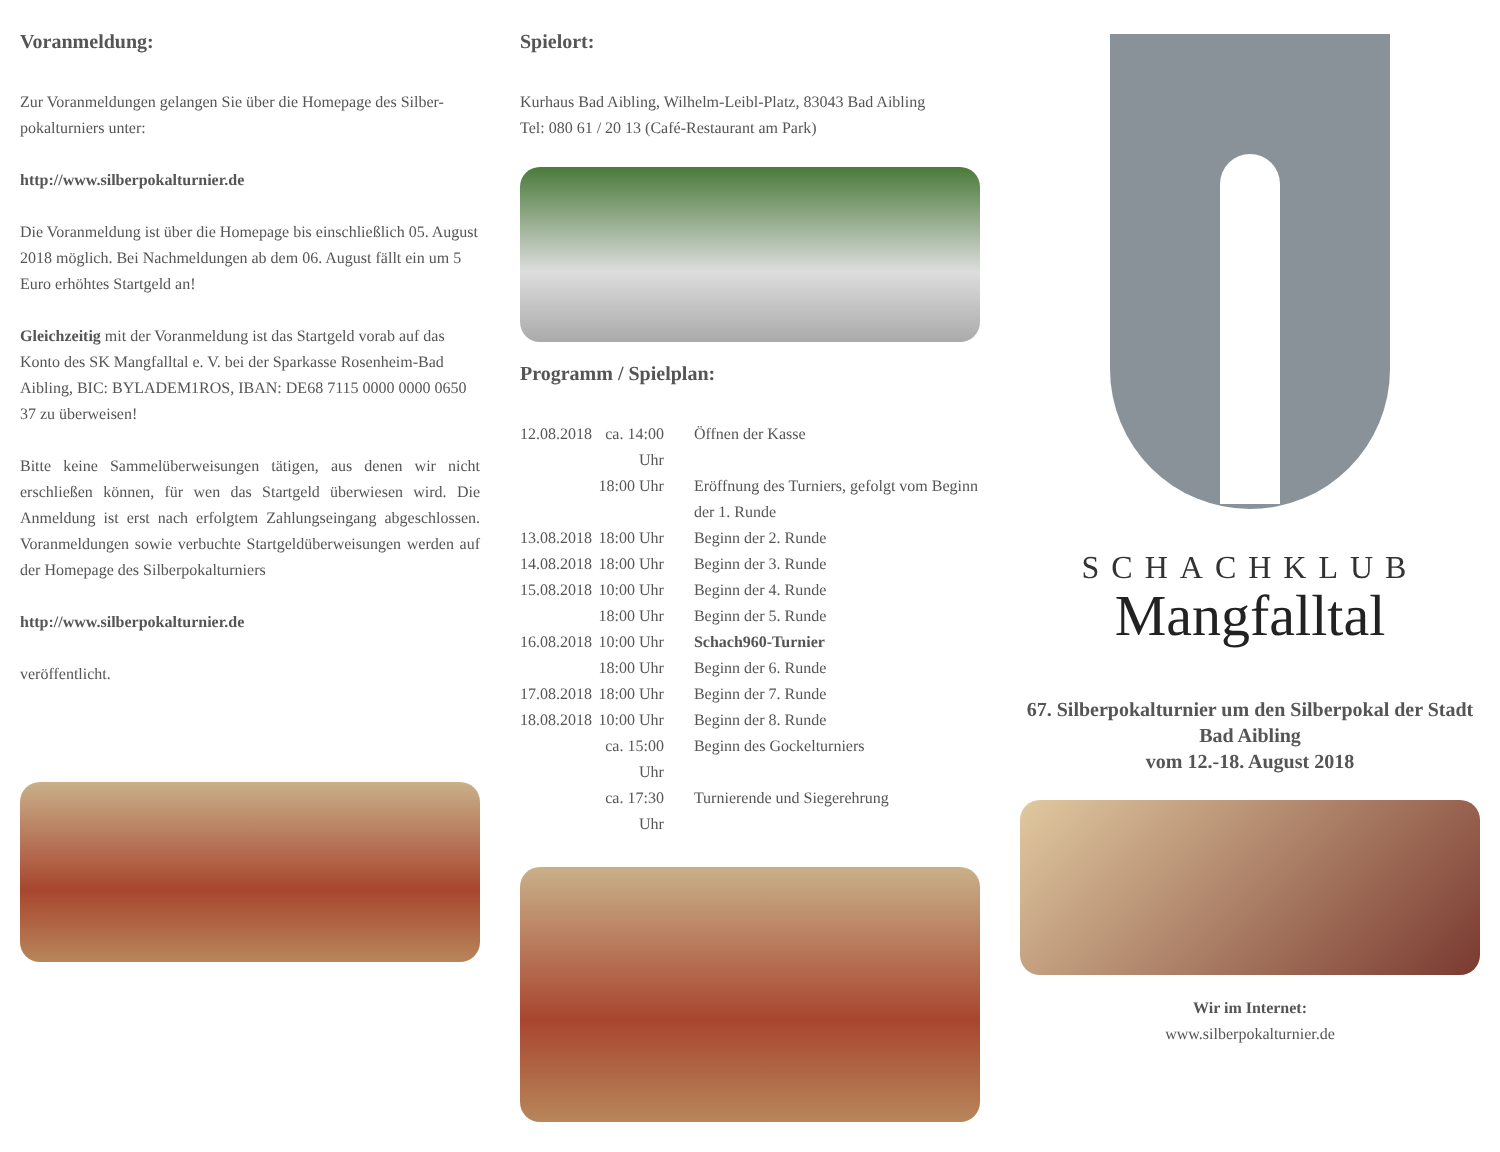Voranmeldung:
Zur Voranmeldungen gelangen Sie über die Homepage des Silber-pokalturniers unter:
http://www.silberpokalturnier.de
Die Voranmeldung ist über die Homepage bis einschließlich 05. August 2018 möglich. Bei Nachmeldungen ab dem 06. August fällt ein um 5 Euro erhöhtes Startgeld an!
Gleichzeitig mit der Voranmeldung ist das Startgeld vorab auf das Konto des SK Mangfalltal e. V. bei der Sparkasse Rosenheim-Bad Aibling, BIC: BYLADEM1ROS, IBAN: DE68 7115 0000 0000 0650 37 zu überweisen!
Bitte keine Sammelüberweisungen tätigen, aus denen wir nicht erschließen können, für wen das Startgeld überwiesen wird. Die Anmeldung ist erst nach erfolgtem Zahlungseingang abgeschlossen. Voranmeldungen sowie verbuchte Startgeldüberweisungen werden auf der Homepage des Silberpokalturniers
http://www.silberpokalturnier.de
veröffentlicht.
Spielort:
Kurhaus Bad Aibling, Wilhelm-Leibl-Platz, 83043 Bad Aibling
Tel: 080 61 / 20 13 (Café-Restaurant am Park)
Programm / Spielplan:
| 12.08.2018 | ca. 14:00 Uhr | Öffnen der Kasse |
| | 18:00 Uhr | Eröffnung des Turniers, gefolgt vom Beginn der 1. Runde |
| 13.08.2018 | 18:00 Uhr | Beginn der 2. Runde |
| 14.08.2018 | 18:00 Uhr | Beginn der 3. Runde |
| 15.08.2018 | 10:00 Uhr | Beginn der 4. Runde |
| | 18:00 Uhr | Beginn der 5. Runde |
| 16.08.2018 | 10:00 Uhr | Schach960-Turnier |
| | 18:00 Uhr | Beginn der 6. Runde |
| 17.08.2018 | 18:00 Uhr | Beginn der 7. Runde |
| 18.08.2018 | 10:00 Uhr | Beginn der 8. Runde |
| | ca. 15:00 Uhr | Beginn des Gockelturniers |
| | ca. 17:30 Uhr | Turnierende und Siegerehrung |
SCHACHKLUB
Mangfalltal
67. Silberpokalturnier um den Silberpokal der Stadt Bad Aibling
vom 12.-18. August 2018
Wir im Internet:
www.silberpokalturnier.de